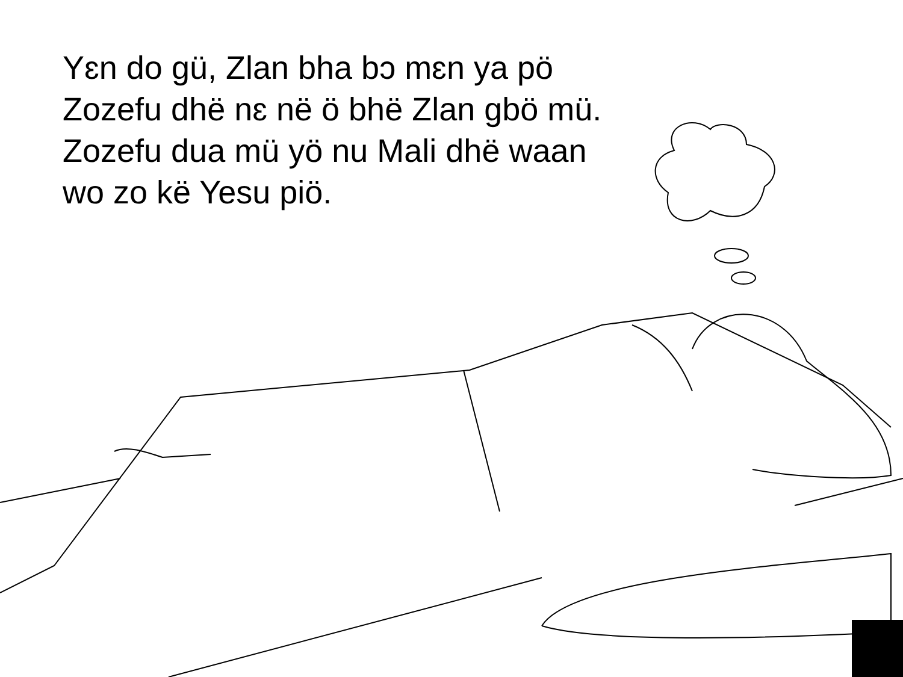Yɛn do gü, Zlan bha bɔ mɛn ya pö Zozefu dhë nɛ në ö bhë Zlan gbö mü. Zozefu dua mü yö nu Mali dhë waan wo zo kë Yesu piö.